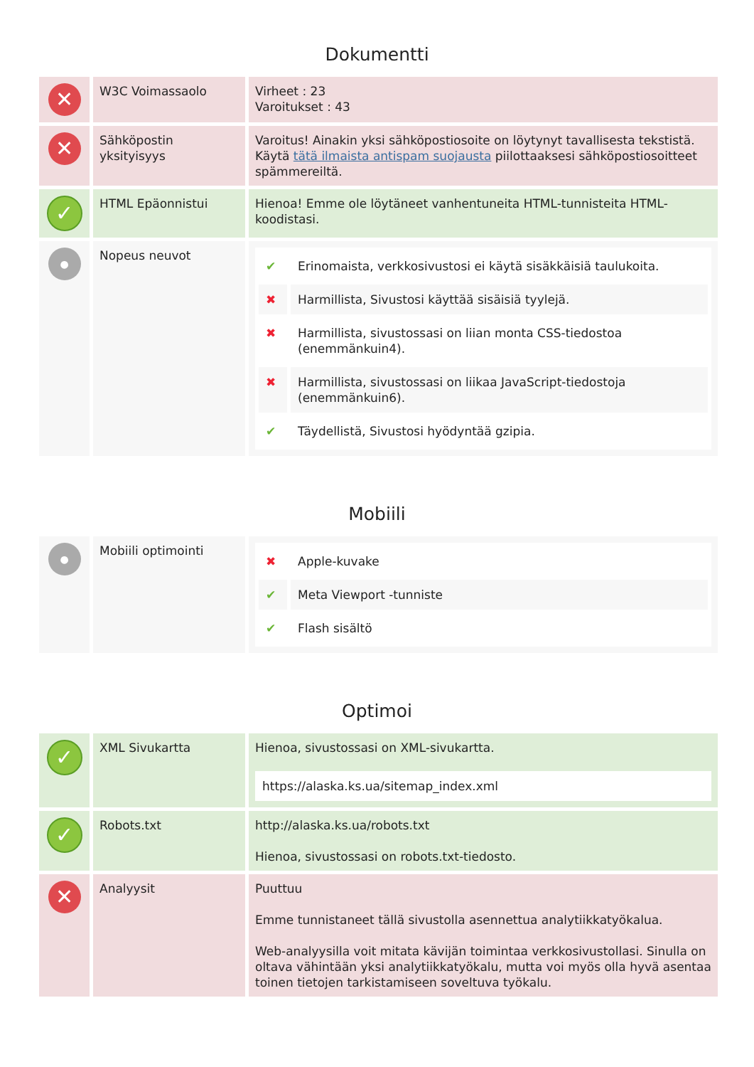Dokumentti
| ✕ | W3C Voimassaolo | Virheet : 23 Varoitukset : 43 |
| ✕ | Sähköpostin yksityisyys | Varoitus! Ainakin yksi sähköpostiosoite on löytynyt tavallisesta tekstistä. Käytä tätä ilmaista antispam suojausta piilottaaksesi sähköpostiosoitteet spämmereiltä. |
| ✓ | HTML Epäonnistui | Hienoa! Emme ole löytäneet vanhentuneita HTML-tunnisteita HTML-koodistasi. |
| ● | Nopeus neuvot | / ✔ / Erinomaista, verkkosivustosi ei käytä sisäkkäisiä taulukoita. / / ✖ / Harmillista, Sivustosi käyttää sisäisiä tyylejä. / / ✖ / Harmillista, sivustossasi on liian monta CSS-tiedostoa (enemmänkuin4). / / ✖ / Harmillista, sivustossasi on liikaa JavaScript-tiedostoja (enemmänkuin6). / / ✔ / Täydellistä, Sivustosi hyödyntää gzipia. / |
Mobiili
| ● | Mobiili optimointi | / ✖ / Apple-kuvake / / ✔ / Meta Viewport -tunniste / / ✔ / Flash sisältö / |
Optimoi
| ✓ | XML Sivukartta | Hienoa, sivustossasi on XML-sivukartta. https://alaska.ks.ua/sitemap_index.xml |
| ✓ | Robots.txt | http://alaska.ks.ua/robots.txt Hienoa, sivustossasi on robots.txt-tiedosto. |
| ✕ | Analyysit | Puuttuu Emme tunnistaneet tällä sivustolla asennettua analytiikkatyökalua. Web-analyysilla voit mitata kävijän toimintaa verkkosivustollasi. Sinulla on oltava vähintään yksi analytiikkatyökalu, mutta voi myös olla hyvä asentaa toinen tietojen tarkistamiseen soveltuva työkalu. |